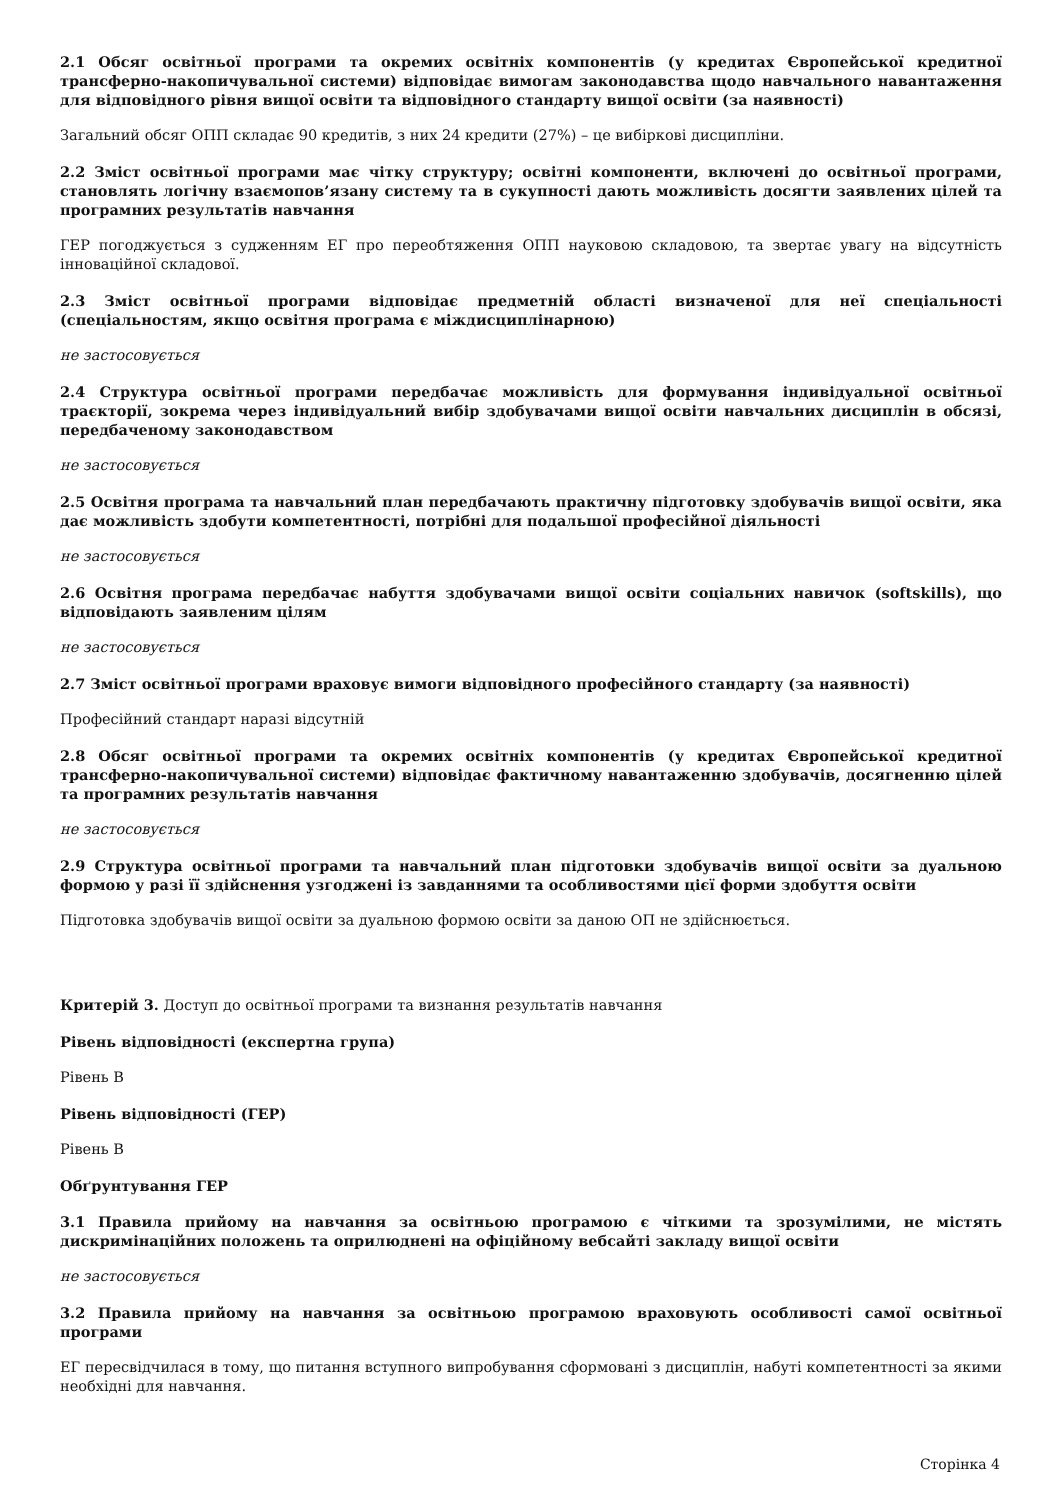2.1 Обсяг освітньої програми та окремих освітніх компонентів (у кредитах Європейської кредитної трансферно-накопичувальної системи) відповідає вимогам законодавства щодо навчального навантаження для відповідного рівня вищої освіти та відповідного стандарту вищої освіти (за наявності)
Загальний обсяг ОПП складає 90 кредитів, з них 24 кредити (27%) – це вибіркові дисципліни.
2.2 Зміст освітньої програми має чітку структуру; освітні компоненти, включені до освітньої програми, становлять логічну взаємопов’язану систему та в сукупності дають можливість досягти заявлених цілей та програмних результатів навчання
ГЕР погоджується з судженням ЕГ про переобтяження ОПП науковою складовою, та звертає увагу на відсутність інноваційної складової.
2.3 Зміст освітньої програми відповідає предметній області визначеної для неї спеціальності (спеціальностям, якщо освітня програма є міждисциплінарною)
не застосовується
2.4 Структура освітньої програми передбачає можливість для формування індивідуальної освітньої траєкторії, зокрема через індивідуальний вибір здобувачами вищої освіти навчальних дисциплін в обсязі, передбаченому законодавством
не застосовується
2.5 Освітня програма та навчальний план передбачають практичну підготовку здобувачів вищої освіти, яка дає можливість здобути компетентності, потрібні для подальшої професійної діяльності
не застосовується
2.6 Освітня програма передбачає набуття здобувачами вищої освіти соціальних навичок (softskills), що відповідають заявленим цілям
не застосовується
2.7 Зміст освітньої програми враховує вимоги відповідного професійного стандарту (за наявності)
Професійний стандарт наразі відсутній
2.8 Обсяг освітньої програми та окремих освітніх компонентів (у кредитах Європейської кредитної трансферно-накопичувальної системи) відповідає фактичному навантаженню здобувачів, досягненню цілей та програмних результатів навчання
не застосовується
2.9 Структура освітньої програми та навчальний план підготовки здобувачів вищої освіти за дуальною формою у разі її здійснення узгоджені із завданнями та особливостями цієї форми здобуття освіти
Підготовка здобувачів вищої освіти за дуальною формою освіти за даною ОП не здійснюється.
Критерій 3. Доступ до освітньої програми та визнання результатів навчання
Рівень відповідності (експертна група)
Рівень B
Рівень відповідності (ГЕР)
Рівень B
Обґрунтування ГЕР
3.1 Правила прийому на навчання за освітньою програмою є чіткими та зрозумілими, не містять дискримінаційних положень та оприлюднені на офіційному вебсайті закладу вищої освіти
не застосовується
3.2 Правила прийому на навчання за освітньою програмою враховують особливості самої освітньої програми
ЕГ пересвідчилася в тому, що питання вступного випробування сформовані з дисциплін, набуті компетентності за якими необхідні для навчання.
Сторінка 4